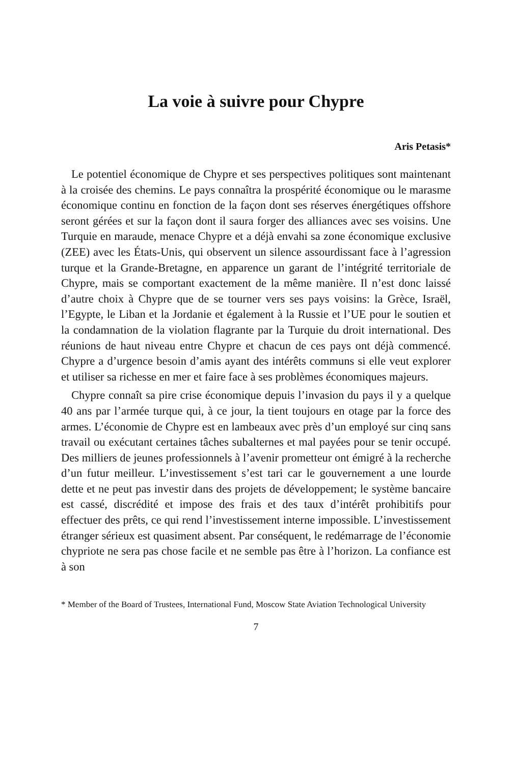La voie à suivre pour Chypre
Aris Petasis*
Le potentiel économique de Chypre et ses perspectives politiques sont maintenant à la croisée des chemins. Le pays connaîtra la prospérité économique ou le marasme économique continu en fonction de la façon dont ses réserves énergétiques offshore seront gérées et sur la façon dont il saura forger des alliances avec ses voisins. Une Turquie en maraude, menace Chypre et a déjà envahi sa zone économique exclusive (ZEE) avec les États-Unis, qui observent un silence assourdissant face à l’agression turque et la Grande-Bretagne, en apparence un garant de l’intégrité territoriale de Chypre, mais se comportant exactement de la même manière. Il n’est donc laissé d’autre choix à Chypre que de se tourner vers ses pays voisins: la Grèce, Israël, l’Egypte, le Liban et la Jordanie et également à la Russie et l’UE pour le soutien et la condamnation de la violation flagrante par la Turquie du droit international. Des réunions de haut niveau entre Chypre et chacun de ces pays ont déjà commencé. Chypre a d’urgence besoin d’amis ayant des intérêts communs si elle veut explorer et utiliser sa richesse en mer et faire face à ses problèmes économiques majeurs.
Chypre connaît sa pire crise économique depuis l’invasion du pays il y a quelque 40 ans par l’armée turque qui, à ce jour, la tient toujours en otage par la force des armes. L’économie de Chypre est en lambeaux avec près d’un employé sur cinq sans travail ou exécutant certaines tâches subalternes et mal payées pour se tenir occupé. Des milliers de jeunes professionnels à l’avenir prometteur ont émigré à la recherche d’un futur meilleur. L’investissement s’est tari car le gouvernement a une lourde dette et ne peut pas investir dans des projets de développement; le système bancaire est cassé, discrédité et impose des frais et des taux d’intérêt prohibitifs pour effectuer des prêts, ce qui rend l’investissement interne impossible. L’investissement étranger sérieux est quasiment absent. Par conséquent, le redémarrage de l’économie chypriote ne sera pas chose facile et ne semble pas être à l’horizon. La confiance est à son
* Member of the Board of Trustees, International Fund, Moscow State Aviation Technological University
7